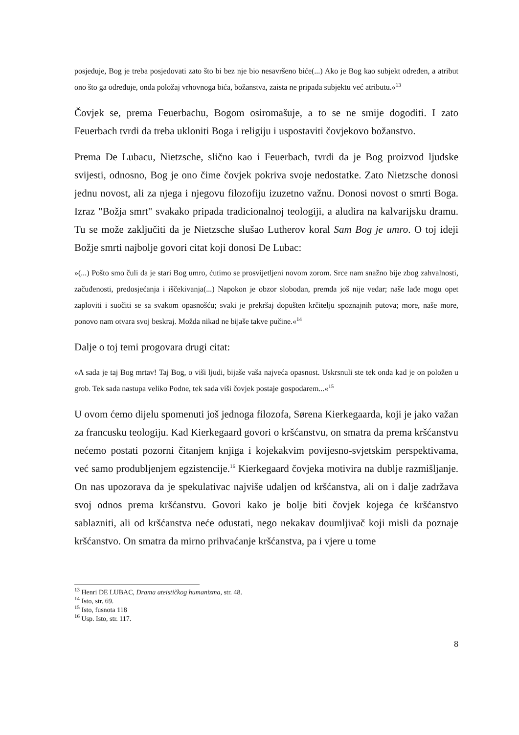posjeduje, Bog je treba posjedovati zato što bi bez nje bio nesavršeno biće(...) Ako je Bog kao subjekt određen, a atribut ono što ga određuje, onda položaj vrhovnoga bića, božanstva, zaista ne pripada subjektu već atributu.«<sup>13</sup>
Čovjek se, prema Feuerbachu, Bogom osiromašuje, a to se ne smije dogoditi. I zato Feuerbach tvrdi da treba ukloniti Boga i religiju i uspostaviti čovjekovo božanstvo.
Prema De Lubacu, Nietzsche, slično kao i Feuerbach, tvrdi da je Bog proizvod ljudske svijesti, odnosno, Bog je ono čime čovjek pokriva svoje nedostatke. Zato Nietzsche donosi jednu novost, ali za njega i njegovu filozofiju izuzetno važnu. Donosi novost o smrti Boga. Izraz "Božja smrt" svakako pripada tradicionalnoj teologiji, a aludira na kalvarijsku dramu. Tu se može zaključiti da je Nietzsche slušao Lutherov koral Sam Bog je umro. O toj ideji Božje smrti najbolje govori citat koji donosi De Lubac:
»(...) Pošto smo čuli da je stari Bog umro, ćutimo se prosvijetljeni novom zorom. Srce nam snažno bije zbog zahvalnosti, začuđenosti, predosjećanja i iščekivanja(...) Napokon je obzor slobodan, premda još nije vedar; naše lađe mogu opet zaploviti i suočiti se sa svakom opasnošću; svaki je prekršaj dopušten krčitelju spoznajnih putova; more, naše more, ponovo nam otvara svoj beskraj. Možda nikad ne bijaše takve pučine.«<sup>14</sup>
Dalje o toj temi progovara drugi citat:
»A sada je taj Bog mrtav! Taj Bog, o viši ljudi, bijaše vaša najveća opasnost. Uskrsnuli ste tek onda kad je on položen u grob. Tek sada nastupa veliko Podne, tek sada viši čovjek postaje gospodarem...«<sup>15</sup>
U ovom ćemo dijelu spomenuti još jednoga filozofa, Sørena Kierkegaarda, koji je jako važan za francusku teologiju. Kad Kierkegaard govori o kršćanstvu, on smatra da prema kršćanstvu nećemo postati pozorni čitanjem knjiga i kojekakvim povijesno-svjetskim perspektivama, već samo produbljenjem egzistencije.<sup>16</sup> Kierkegaard čovjeka motivira na dublje razmišljanje. On nas upozorava da je spekulativac najviše udaljen od kršćanstva, ali on i dalje zadržava svoj odnos prema kršćanstvu. Govori kako je bolje biti čovjek kojega će kršćanstvo sablazniti, ali od kršćanstva neće odustati, nego nekakav doumljivač koji misli da poznaje kršćanstvo. On smatra da mirno prihvaćanje kršćanstva, pa i vjere u tome
<sup>13</sup> Henri DE LUBAC, Drama ateističkog humanizma, str. 48.
<sup>14</sup> Isto, str. 69.
<sup>15</sup> Isto, fusnota 118
<sup>16</sup> Usp. Isto, str. 117.
8